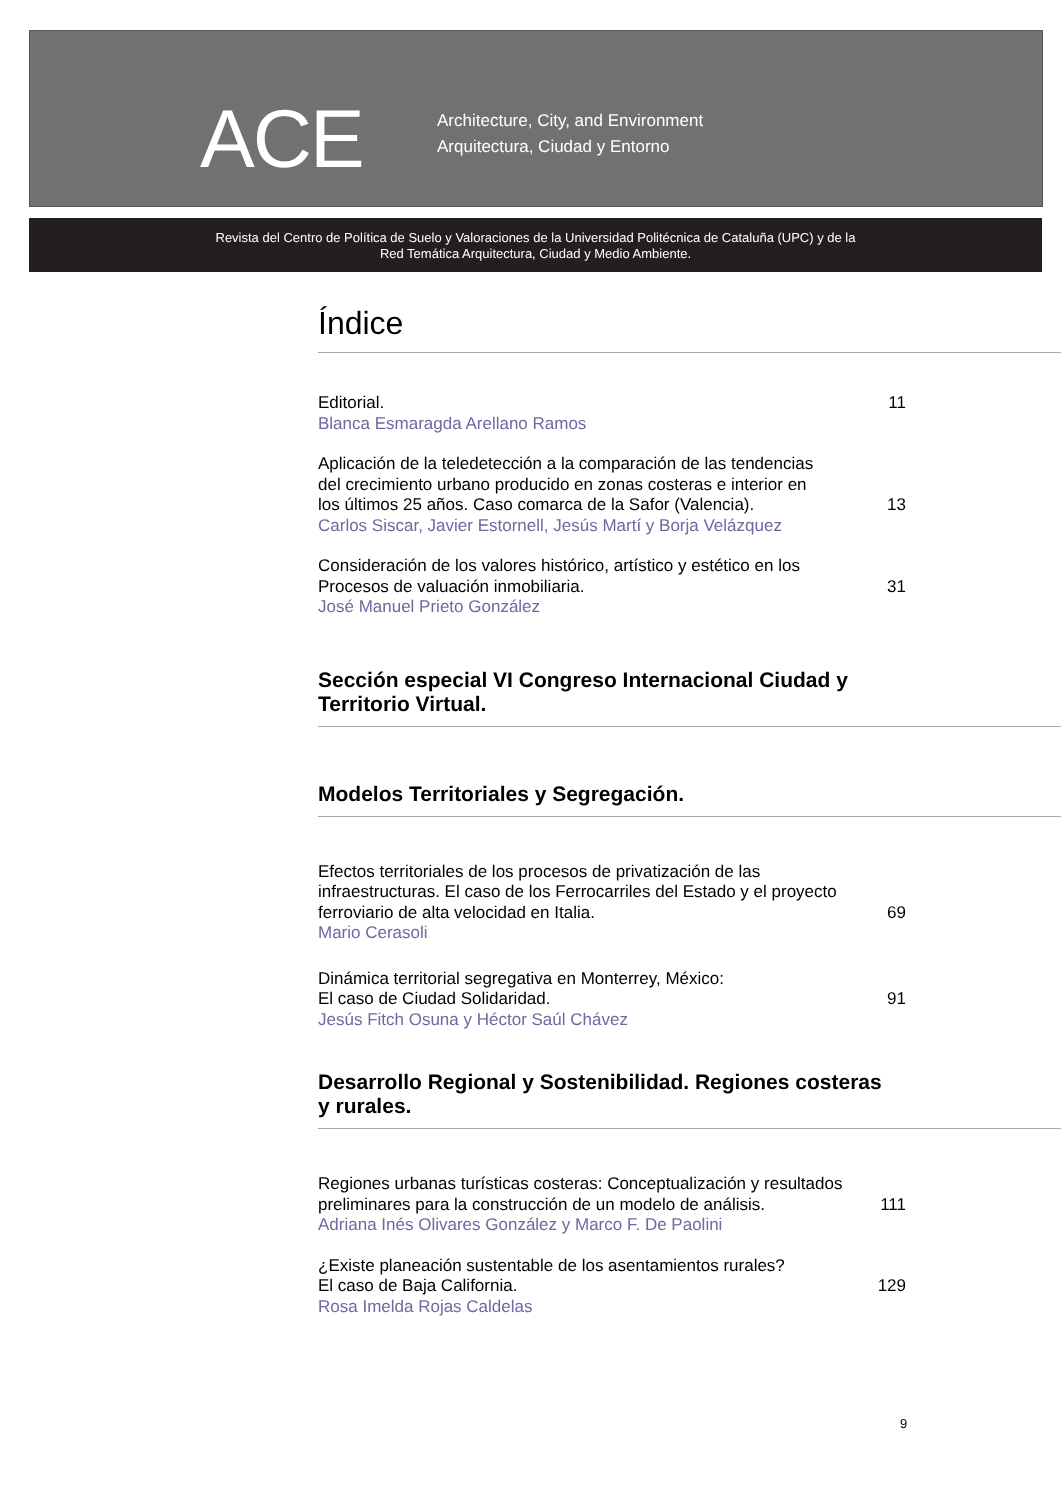ACE
Architecture, City, and Environment
Arquitectura, Ciudad y Entorno
Revista del Centro de Política de Suelo y Valoraciones de la Universidad Politécnica de Cataluña (UPC) y de la
Red Temática Arquitectura, Ciudad y Medio Ambiente.
Índice
Editorial.
11
Blanca Esmaragda Arellano Ramos
Aplicación de la teledetección a la comparación de las tendencias
del crecimiento urbano producido en zonas costeras e interior en
los últimos 25 años. Caso comarca de la Safor (Valencia).
13
Carlos Siscar, Javier Estornell, Jesús Martí y Borja Velázquez
Consideración de los valores histórico, artístico y estético en los
Procesos de valuación inmobiliaria.
31
José Manuel Prieto González
Sección especial VI Congreso Internacional Ciudad y
Territorio Virtual.
Modelos Territoriales y Segregación.
Efectos territoriales de los procesos de privatización de las
infraestructuras. El caso de los Ferrocarriles del Estado y el proyecto
ferroviario de alta velocidad en Italia.
69
Mario Cerasoli
Dinámica territorial segregativa en Monterrey, México:
El caso de Ciudad Solidaridad.
91
Jesús Fitch Osuna y Héctor Saúl Chávez
Desarrollo Regional y Sostenibilidad. Regiones costeras
y rurales.
Regiones urbanas turísticas costeras: Conceptualización y resultados
preliminares para la construcción de un modelo de análisis.
111
Adriana Inés Olivares González y Marco F. De Paolini
¿Existe planeación sustentable de los asentamientos rurales?
El caso de Baja California.
129
Rosa Imelda Rojas Caldelas
9